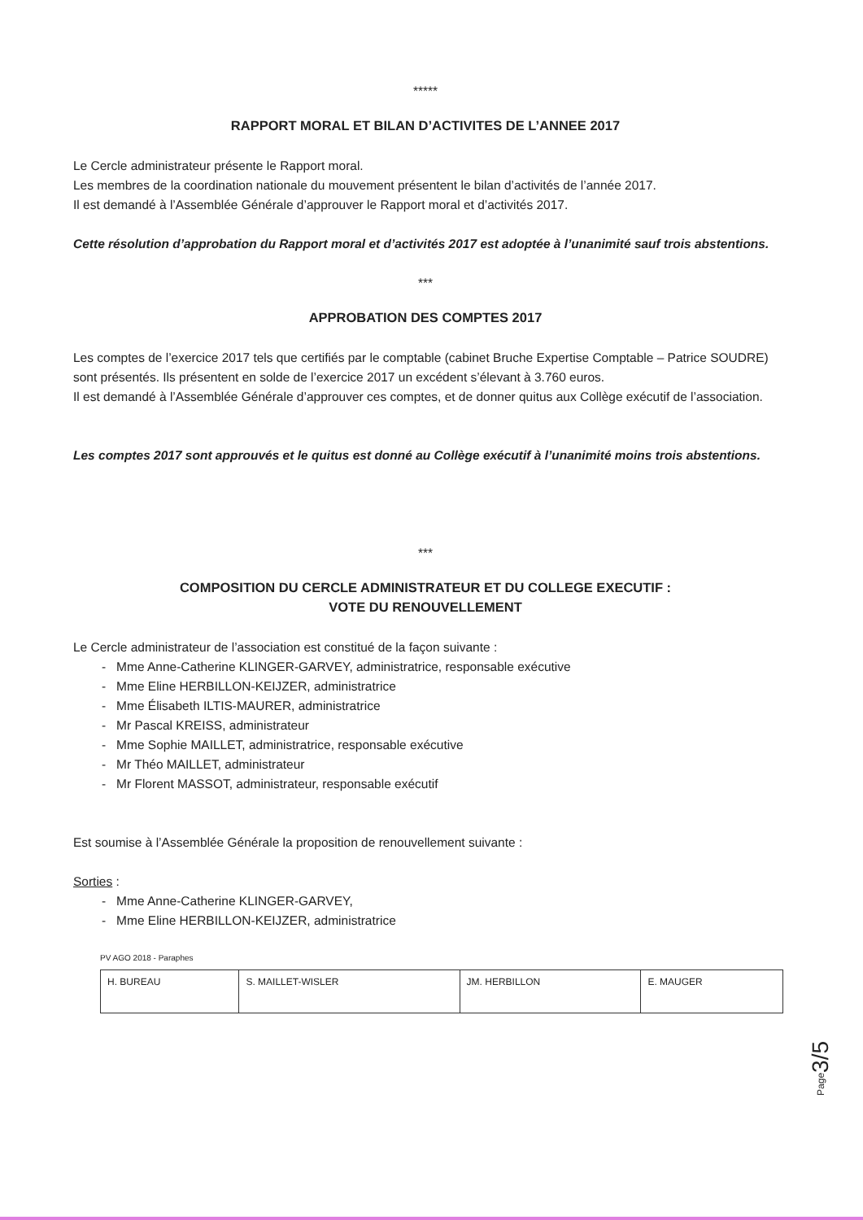*****
RAPPORT MORAL ET BILAN D’ACTIVITES DE L’ANNEE 2017
Le Cercle administrateur présente le Rapport moral.
Les membres de la coordination nationale du mouvement présentent le bilan d’activités de l’année 2017.
Il est demandé à l’Assemblée Générale d’approuver le Rapport moral et d’activités 2017.
Cette résolution d’approbation du Rapport moral et d’activités 2017 est adoptée à l’unanimité sauf trois abstentions.
***
APPROBATION DES COMPTES 2017
Les comptes de l’exercice 2017 tels que certifiés par le comptable (cabinet Bruche Expertise Comptable – Patrice SOUDRE) sont présentés. Ils présentent en solde de l’exercice 2017 un excédent s’élevant à 3.760 euros.
Il est demandé à l’Assemblée Générale d’approuver ces comptes, et de donner quitus aux Collège exécutif de l’association.
Les comptes 2017 sont approuvés et le quitus est donné au Collège exécutif à l’unanimité moins trois abstentions.
***
COMPOSITION DU CERCLE ADMINISTRATEUR ET DU COLLEGE EXECUTIF :
VOTE DU RENOUVELLEMENT
Le Cercle administrateur de l’association est constitué de la façon suivante :
- Mme Anne-Catherine KLINGER-GARVEY, administratrice, responsable exécutive
- Mme Eline HERBILLON-KEIJZER, administratrice
- Mme Élisabeth ILTIS-MAURER, administratrice
- Mr Pascal KREISS, administrateur
- Mme Sophie MAILLET, administratrice, responsable exécutive
- Mr Théo MAILLET, administrateur
- Mr Florent MASSOT, administrateur, responsable exécutif
Est soumise à l’Assemblée Générale la proposition de renouvellement suivante :
Sorties :
- Mme Anne-Catherine KLINGER-GARVEY,
- Mme Eline HERBILLON-KEIJZER, administratrice
PV AGO 2018 - Paraphes
| H. BUREAU | S. MAILLET-WISLER | JM. HERBILLON | E. MAUGER |
Page3/5